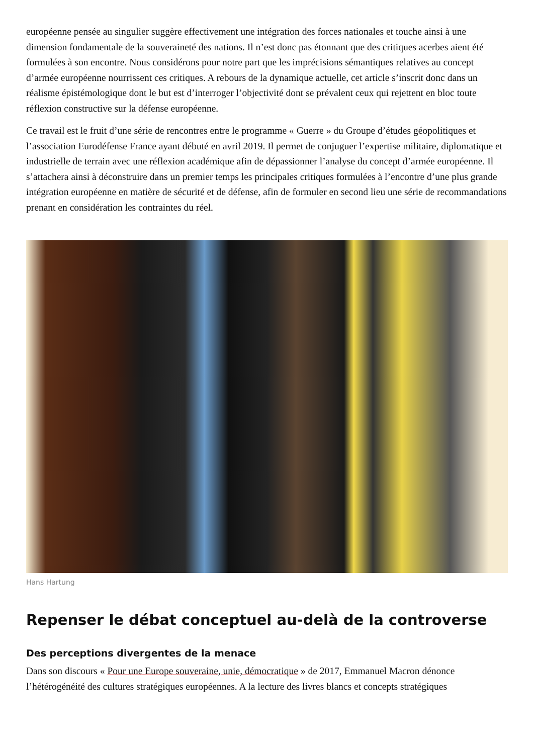européenne pensée au singulier suggère effectivement une intégration des forces nationales et touche ainsi à une dimension fondamentale de la souveraineté des nations. Il n’est donc pas étonnant que des critiques acerbes aient été formulées à son encontre. Nous considérons pour notre part que les imprécisions sémantiques relatives au concept d’armée européenne nourrissent ces critiques. A rebours de la dynamique actuelle, cet article s’inscrit donc dans un réalisme épistémologique dont le but est d’interroger l’objectivité dont se prévalent ceux qui rejettent en bloc toute réflexion constructive sur la défense européenne.
Ce travail est le fruit d’une série de rencontres entre le programme « Guerre » du Groupe d’études géopolitiques et l’association Eurodéfense France ayant débuté en avril 2019. Il permet de conjuguer l’expertise militaire, diplomatique et industrielle de terrain avec une réflexion académique afin de dépassionner l’analyse du concept d’armée européenne. Il s’attachera ainsi à déconstruire dans un premier temps les principales critiques formulées à l’encontre d’une plus grande intégration européenne en matière de sécurité et de défense, afin de formuler en second lieu une série de recommandations prenant en considération les contraintes du réel.
Hans Hartung
Repenser le débat conceptuel au-delà de la controverse
Des perceptions divergentes de la menace
Dans son discours « Pour une Europe souveraine, unie, démocratique » de 2017, Emmanuel Macron dénonce l’hétérogénéité des cultures stratégiques européennes. A la lecture des livres blancs et concepts stratégiques